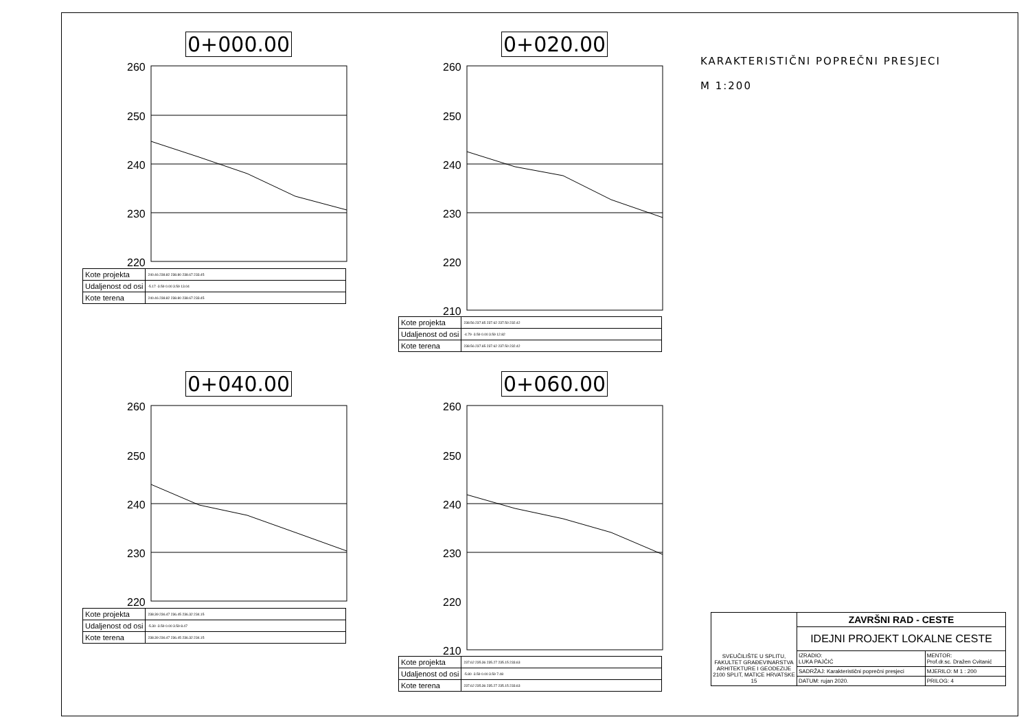0+000.00
260
250
240
230
220
| Kote projekta | 240.46 238.82 238.80 238.67 233.45 |
| Udaljenost od osi | -5.17 -3.59 0.00 3.59 13.04 |
| Kote terena | 240.46 238.82 238.80 238.67 233.45 |
0+020.00
260
250
240
230
220
210
| Kote projekta | 238.56 237.65 237.62 237.50 232.42 |
| Udaljenost od osi | -4.79 -3.59 0.00 3.59 12.82 |
| Kote terena | 238.56 237.65 237.62 237.50 232.42 |
KARAKTERISTIČNI POPREČNI PRESJECI
M 1:200
0+040.00
260
250
240
230
220
| Kote projekta | 238.39 236.47 236.45 236.32 234.15 |
| Udaljenost od osi | -5.30 -3.59 0.00 3.59 8.47 |
| Kote terena | 238.39 236.47 236.45 236.32 234.15 |
0+060.00
260
250
240
230
220
210
| Kote projekta | 237.62 235.36 235.27 235.15 233.63 |
| Udaljenost od osi | -5.80 -3.59 0.00 3.59 7.48 |
| Kote terena | 237.62 235.36 235.27 235.15 233.63 |
| SVEUČILIŠTE U SPLITU, FAKULTET GRAĐEVINARSTVA ARHITEKTURE I GEODEZIJE 2100 SPLIT, MATICE HRVATSKE 15 | ZAVRŠNI RAD - CESTE | | |
| | IDEJNI PROJEKT LOKALNE CESTE | | |
| | IZRADIO: LUKA PAJČIĆ | MENTOR: Prof.dr.sc. Dražen Cvitanić | |
| | SADRŽAJ: Karakteristični poprečni presjeci | | MJERILO: M 1 : 200 |
| | DATUM: rujan 2020. | | PRILOG: 4 |